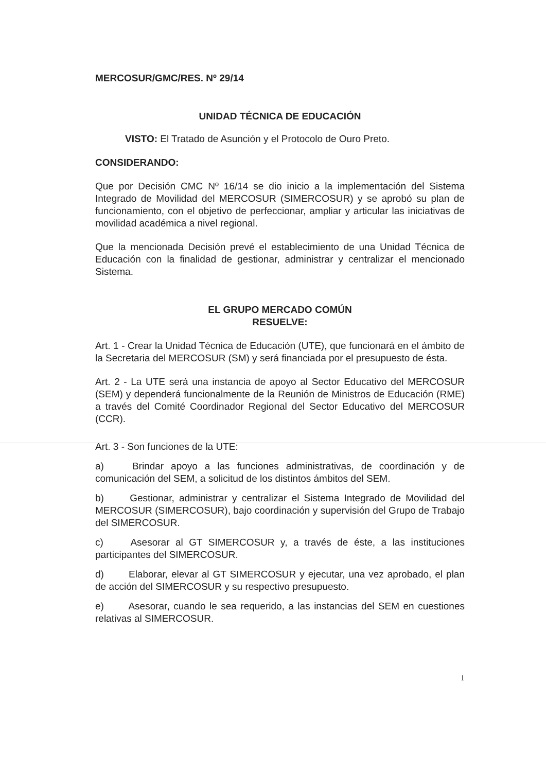MERCOSUR/GMC/RES. Nº 29/14
UNIDAD TÉCNICA DE EDUCACIÓN
VISTO: El Tratado de Asunción y el Protocolo de Ouro Preto.
CONSIDERANDO:
Que por Decisión CMC Nº 16/14 se dio inicio a la implementación del Sistema Integrado de Movilidad del MERCOSUR (SIMERCOSUR) y se aprobó su plan de funcionamiento, con el objetivo de perfeccionar, ampliar y articular las iniciativas de movilidad académica a nivel regional.
Que la mencionada Decisión prevé el establecimiento de una Unidad Técnica de Educación con la finalidad de gestionar, administrar y centralizar el mencionado Sistema.
EL GRUPO MERCADO COMÚN
RESUELVE:
Art. 1 - Crear la Unidad Técnica de Educación (UTE), que funcionará en el ámbito de la Secretaria del MERCOSUR (SM) y será financiada por el presupuesto de ésta.
Art. 2 - La UTE será una instancia de apoyo al Sector Educativo del MERCOSUR (SEM) y dependerá funcionalmente de la Reunión de Ministros de Educación (RME) a través del Comité Coordinador Regional del Sector Educativo del MERCOSUR (CCR).
Art. 3 - Son funciones de la UTE:
a) Brindar apoyo a las funciones administrativas, de coordinación y de comunicación del SEM, a solicitud de los distintos ámbitos del SEM.
b) Gestionar, administrar y centralizar el Sistema Integrado de Movilidad del MERCOSUR (SIMERCOSUR), bajo coordinación y supervisión del Grupo de Trabajo del SIMERCOSUR.
c) Asesorar al GT SIMERCOSUR y, a través de éste, a las instituciones participantes del SIMERCOSUR.
d) Elaborar, elevar al GT SIMERCOSUR y ejecutar, una vez aprobado, el plan de acción del SIMERCOSUR y su respectivo presupuesto.
e) Asesorar, cuando le sea requerido, a las instancias del SEM en cuestiones relativas al SIMERCOSUR.
1